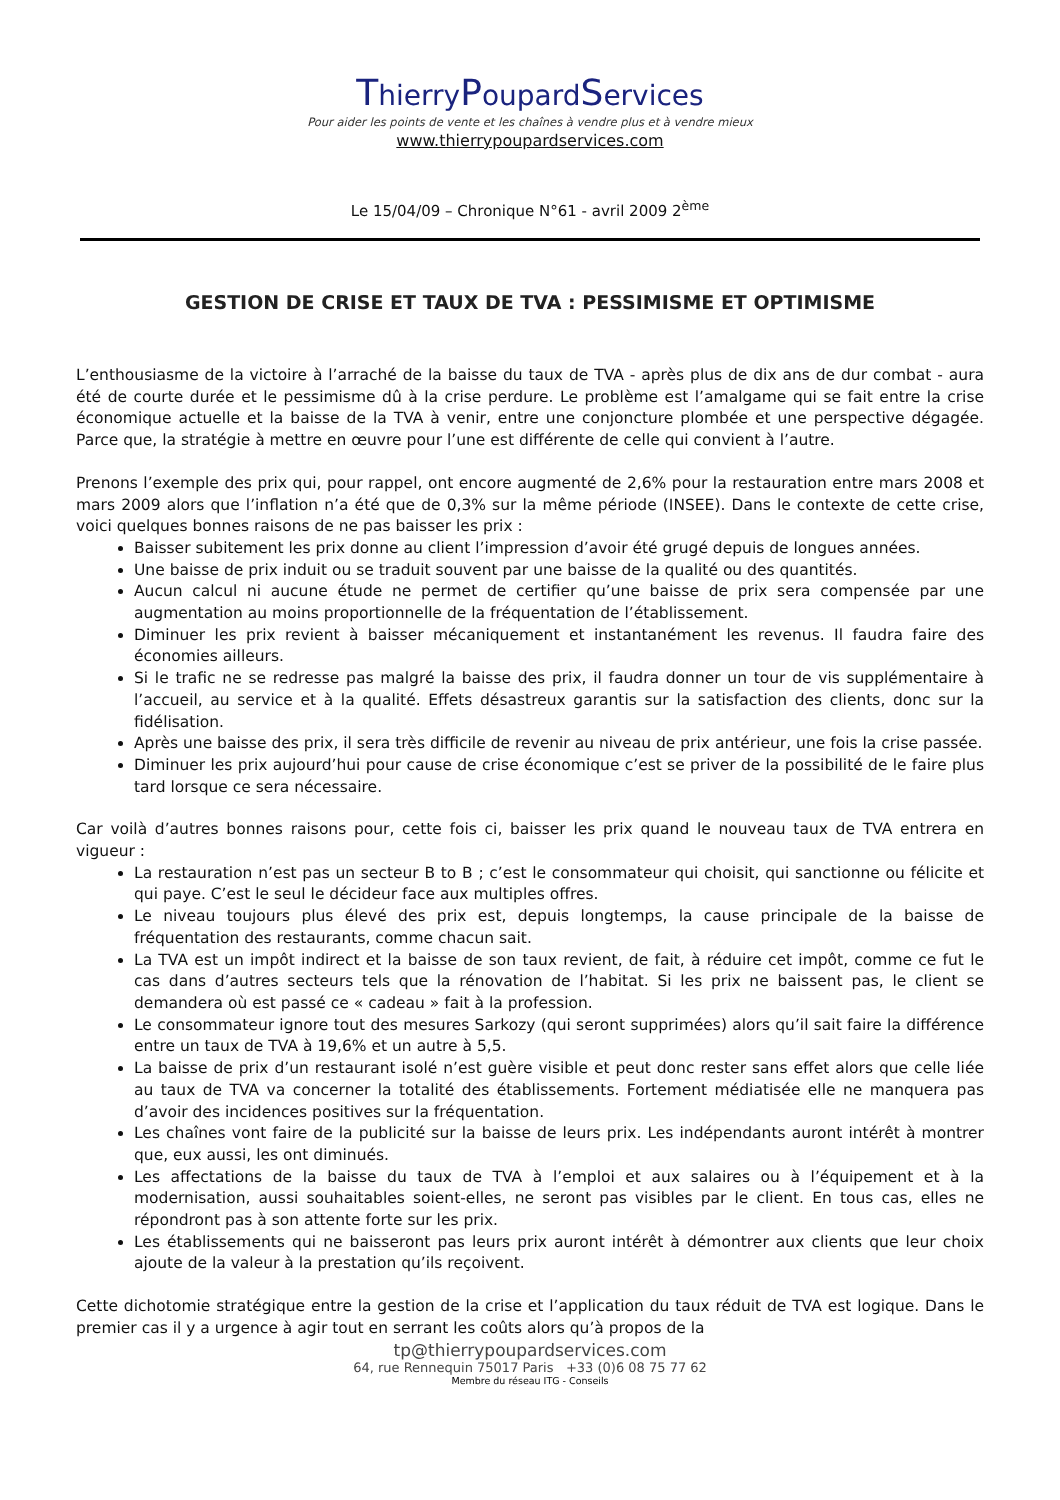ThierryPoupardServices
Pour aider les points de vente et les chaînes à vendre plus et à vendre mieux
www.thierrypoupardservices.com
Le 15/04/09 – Chronique N°61 - avril 2009 2<sup>ème</sup>
GESTION DE CRISE ET TAUX DE TVA : PESSIMISME ET OPTIMISME
L’enthousiasme de la victoire à l’arraché de la baisse du taux de TVA - après plus de dix ans de dur combat - aura été de courte durée et le pessimisme dû à la crise perdure. Le problème est l’amalgame qui se fait entre la crise économique actuelle et la baisse de la TVA à venir, entre une conjoncture plombée et une perspective dégagée. Parce que, la stratégie à mettre en œuvre pour l’une est différente de celle qui convient à l’autre.
Prenons l’exemple des prix qui, pour rappel, ont encore augmenté de 2,6% pour la restauration entre mars 2008 et mars 2009 alors que l’inflation n’a été que de 0,3% sur la même période (INSEE). Dans le contexte de cette crise, voici quelques bonnes raisons de ne pas baisser les prix :
Baisser subitement les prix donne au client l’impression d’avoir été grugé depuis de longues années.
Une baisse de prix induit ou se traduit souvent par une baisse de la qualité ou des quantités.
Aucun calcul ni aucune étude ne permet de certifier qu’une baisse de prix sera compensée par une augmentation au moins proportionnelle de la fréquentation de l’établissement.
Diminuer les prix revient à baisser mécaniquement et instantanément les revenus. Il faudra faire des économies ailleurs.
Si le trafic ne se redresse pas malgré la baisse des prix, il faudra donner un tour de vis supplémentaire à l’accueil, au service et à la qualité. Effets désastreux garantis sur la satisfaction des clients, donc sur la fidélisation.
Après une baisse des prix, il sera très difficile de revenir au niveau de prix antérieur, une fois la crise passée.
Diminuer les prix aujourd’hui pour cause de crise économique c’est se priver de la possibilité de le faire plus tard lorsque ce sera nécessaire.
Car voilà d’autres bonnes raisons pour, cette fois ci, baisser les prix quand le nouveau taux de TVA entrera en vigueur :
La restauration n’est pas un secteur B to B ; c’est le consommateur qui choisit, qui sanctionne ou félicite et qui paye. C’est le seul le décideur face aux multiples offres.
Le niveau toujours plus élevé des prix est, depuis longtemps, la cause principale de la baisse de fréquentation des restaurants, comme chacun sait.
La TVA est un impôt indirect et la baisse de son taux revient, de fait, à réduire cet impôt, comme ce fut le cas dans d’autres secteurs tels que la rénovation de l’habitat. Si les prix ne baissent pas, le client se demandera où est passé ce « cadeau » fait à la profession.
Le consommateur ignore tout des mesures Sarkozy (qui seront supprimées) alors qu’il sait faire la différence entre un taux de TVA à 19,6% et un autre à 5,5.
La baisse de prix d’un restaurant isolé n’est guère visible et peut donc rester sans effet alors que celle liée au taux de TVA va concerner la totalité des établissements. Fortement médiatisée elle ne manquera pas d’avoir des incidences positives sur la fréquentation.
Les chaînes vont faire de la publicité sur la baisse de leurs prix. Les indépendants auront intérêt à montrer que, eux aussi, les ont diminués.
Les affectations de la baisse du taux de TVA à l’emploi et aux salaires ou à l’équipement et à la modernisation, aussi souhaitables soient-elles, ne seront pas visibles par le client. En tous cas, elles ne répondront pas à son attente forte sur les prix.
Les établissements qui ne baisseront pas leurs prix auront intérêt à démontrer aux clients que leur choix ajoute de la valeur à la prestation qu’ils reçoivent.
Cette dichotomie stratégique entre la gestion de la crise et l’application du taux réduit de TVA est logique. Dans le premier cas il y a urgence à agir tout en serrant les coûts alors qu’à propos de la
tp@thierrypoupardservices.com
64, rue Rennequin 75017 Paris +33 (0)6 08 75 77 62
Membre du réseau ITG - Conseils